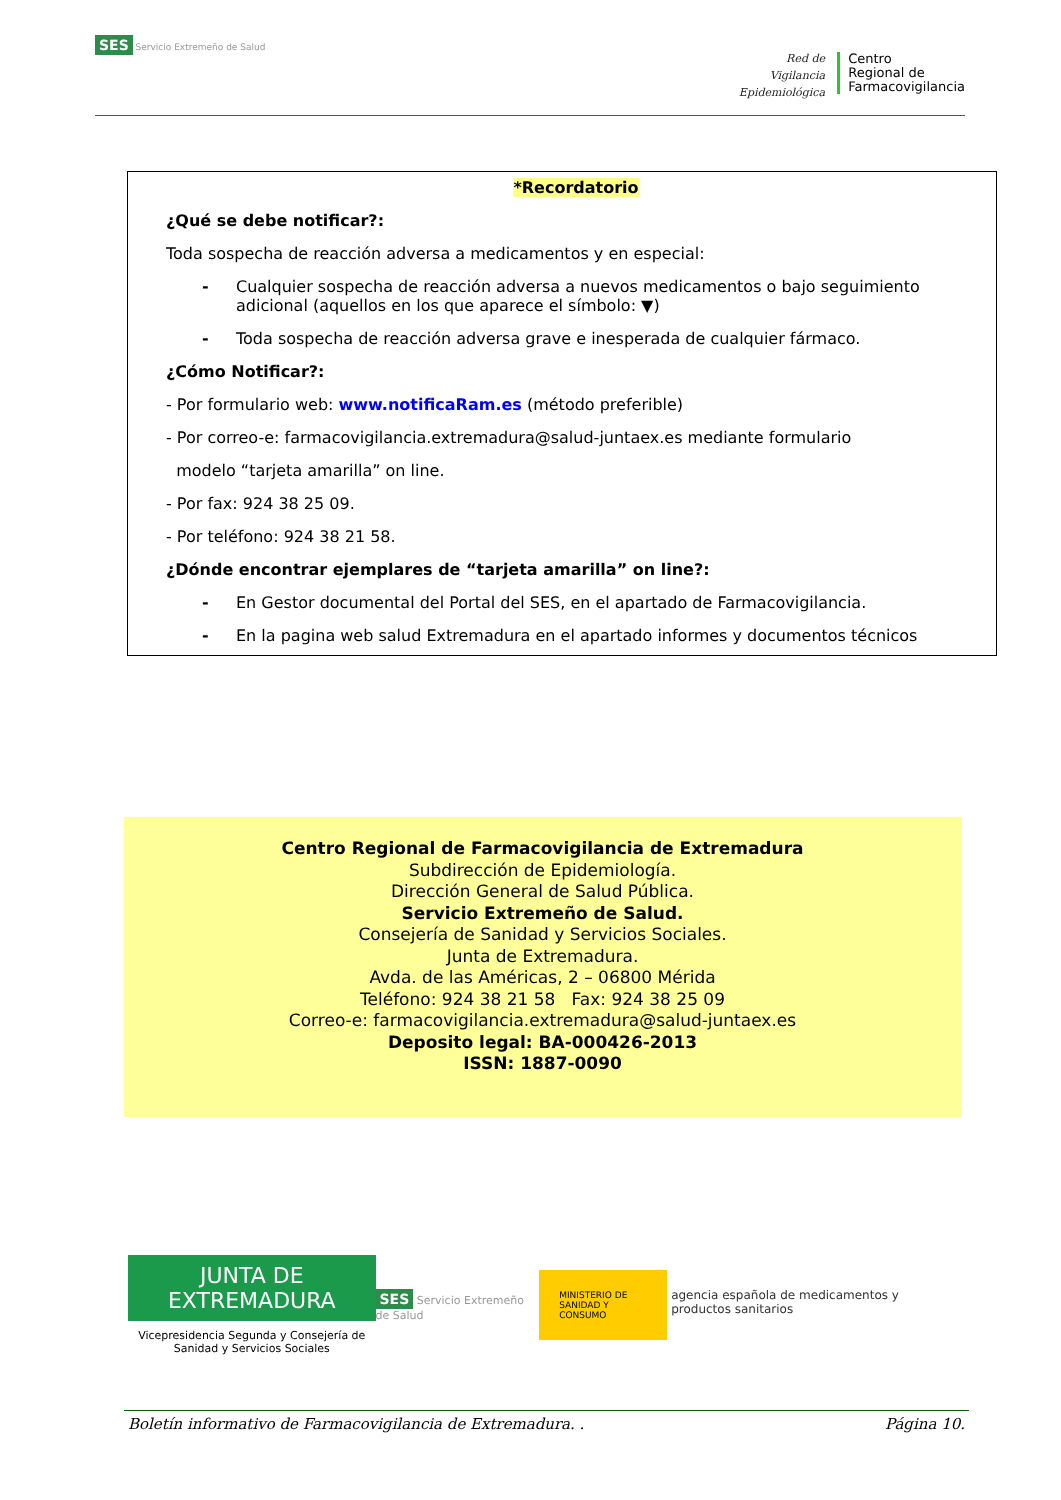SES Servicio Extremeño de Salud
Red de
Vigilancia
Epidemiológica
Centro
Regional de
Farmacovigilancia
*Recordatorio
¿Qué se debe notificar?:
Toda sospecha de reacción adversa a medicamentos y en especial:
- Cualquier sospecha de reacción adversa a nuevos medicamentos o bajo seguimiento adicional (aquellos en los que aparece el símbolo: ▼)
- Toda sospecha de reacción adversa grave e inesperada de cualquier fármaco.
¿Cómo Notificar?:
- Por formulario web: www.notificaRam.es (método preferible)
- Por correo-e: farmacovigilancia.extremadura@salud-juntaex.es mediante formulario
modelo “tarjeta amarilla” on line.
- Por fax: 924 38 25 09.
- Por teléfono: 924 38 21 58.
¿Dónde encontrar ejemplares de “tarjeta amarilla” on line?:
- En Gestor documental del Portal del SES, en el apartado de Farmacovigilancia.
- En la pagina web salud Extremadura en el apartado informes y documentos técnicos
Centro Regional de Farmacovigilancia de Extremadura
Subdirección de Epidemiología.
Dirección General de Salud Pública.
Servicio Extremeño de Salud.
Consejería de Sanidad y Servicios Sociales.
Junta de Extremadura.
Avda. de las Américas, 2 – 06800 Mérida
Teléfono: 924 38 21 58 Fax: 924 38 25 09
Correo-e: farmacovigilancia.extremadura@salud-juntaex.es
Deposito legal: BA-000426-2013
ISSN: 1887-0090
JUNTA DE EXTREMADURA
Vicepresidencia Segunda y Consejería de
Sanidad y Servicios Sociales
SES Servicio Extremeño de Salud
MINISTERIO DE SANIDAD Y CONSUMO
agencia española de medicamentos y productos sanitarios
Boletín informativo de Farmacovigilancia de Extremadura. . Página 10.